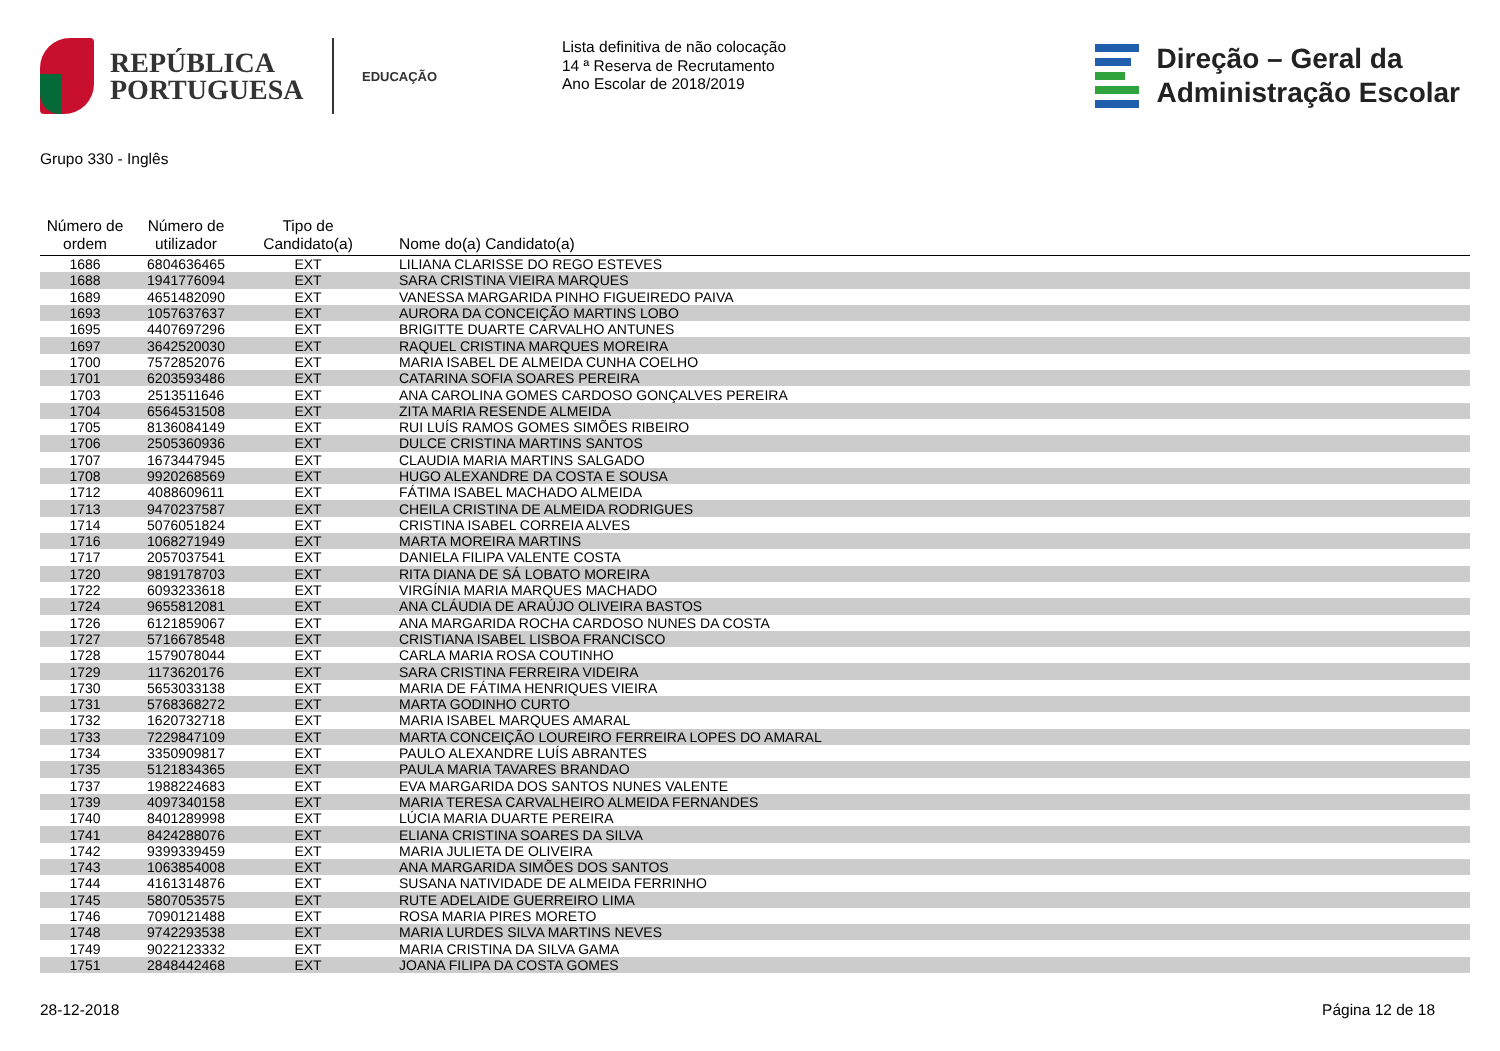REPÚBLICA
PORTUGUESA
EDUCAÇÃO
Lista definitiva de não colocação
14 ª Reserva de Recrutamento
Ano Escolar de 2018/2019
Direção – Geral da
Administração Escolar
Grupo 330 - Inglês
| Número de ordem | Número de utilizador | Tipo de Candidato(a) | Nome do(a) Candidato(a) |
| --- | --- | --- | --- |
| 1686 | 6804636465 | EXT | LILIANA CLARISSE DO REGO ESTEVES |
| 1688 | 1941776094 | EXT | SARA CRISTINA VIEIRA MARQUES |
| 1689 | 4651482090 | EXT | VANESSA MARGARIDA PINHO FIGUEIREDO PAIVA |
| 1693 | 1057637637 | EXT | AURORA DA CONCEIÇÃO MARTINS LOBO |
| 1695 | 4407697296 | EXT | BRIGITTE DUARTE CARVALHO ANTUNES |
| 1697 | 3642520030 | EXT | RAQUEL CRISTINA MARQUES MOREIRA |
| 1700 | 7572852076 | EXT | MARIA ISABEL DE ALMEIDA CUNHA COELHO |
| 1701 | 6203593486 | EXT | CATARINA SOFIA SOARES PEREIRA |
| 1703 | 2513511646 | EXT | ANA CAROLINA GOMES CARDOSO GONÇALVES PEREIRA |
| 1704 | 6564531508 | EXT | ZITA MARIA RESENDE ALMEIDA |
| 1705 | 8136084149 | EXT | RUI LUÍS RAMOS GOMES SIMÕES RIBEIRO |
| 1706 | 2505360936 | EXT | DULCE CRISTINA MARTINS SANTOS |
| 1707 | 1673447945 | EXT | CLAUDIA MARIA MARTINS SALGADO |
| 1708 | 9920268569 | EXT | HUGO ALEXANDRE DA COSTA E SOUSA |
| 1712 | 4088609611 | EXT | FÁTIMA ISABEL MACHADO ALMEIDA |
| 1713 | 9470237587 | EXT | CHEILA CRISTINA DE ALMEIDA RODRIGUES |
| 1714 | 5076051824 | EXT | CRISTINA ISABEL CORREIA ALVES |
| 1716 | 1068271949 | EXT | MARTA MOREIRA MARTINS |
| 1717 | 2057037541 | EXT | DANIELA FILIPA VALENTE COSTA |
| 1720 | 9819178703 | EXT | RITA DIANA DE SÁ LOBATO MOREIRA |
| 1722 | 6093233618 | EXT | VIRGÍNIA MARIA MARQUES MACHADO |
| 1724 | 9655812081 | EXT | ANA CLÁUDIA DE ARAÚJO OLIVEIRA BASTOS |
| 1726 | 6121859067 | EXT | ANA MARGARIDA ROCHA CARDOSO NUNES DA COSTA |
| 1727 | 5716678548 | EXT | CRISTIANA ISABEL LISBOA FRANCISCO |
| 1728 | 1579078044 | EXT | CARLA MARIA ROSA COUTINHO |
| 1729 | 1173620176 | EXT | SARA CRISTINA FERREIRA VIDEIRA |
| 1730 | 5653033138 | EXT | MARIA DE FÁTIMA HENRIQUES VIEIRA |
| 1731 | 5768368272 | EXT | MARTA GODINHO CURTO |
| 1732 | 1620732718 | EXT | MARIA ISABEL MARQUES AMARAL |
| 1733 | 7229847109 | EXT | MARTA CONCEIÇÃO LOUREIRO FERREIRA LOPES DO AMARAL |
| 1734 | 3350909817 | EXT | PAULO ALEXANDRE LUÍS ABRANTES |
| 1735 | 5121834365 | EXT | PAULA MARIA TAVARES BRANDAO |
| 1737 | 1988224683 | EXT | EVA MARGARIDA DOS SANTOS NUNES VALENTE |
| 1739 | 4097340158 | EXT | MARIA TERESA CARVALHEIRO ALMEIDA FERNANDES |
| 1740 | 8401289998 | EXT | LÚCIA MARIA DUARTE PEREIRA |
| 1741 | 8424288076 | EXT | ELIANA CRISTINA SOARES DA SILVA |
| 1742 | 9399339459 | EXT | MARIA JULIETA DE OLIVEIRA |
| 1743 | 1063854008 | EXT | ANA MARGARIDA SIMÕES DOS SANTOS |
| 1744 | 4161314876 | EXT | SUSANA NATIVIDADE DE ALMEIDA FERRINHO |
| 1745 | 5807053575 | EXT | RUTE ADELAIDE GUERREIRO LIMA |
| 1746 | 7090121488 | EXT | ROSA MARIA PIRES MORETO |
| 1748 | 9742293538 | EXT | MARIA LURDES SILVA MARTINS NEVES |
| 1749 | 9022123332 | EXT | MARIA CRISTINA DA SILVA GAMA |
| 1751 | 2848442468 | EXT | JOANA FILIPA DA COSTA GOMES |
28-12-2018 Página 12 de 18